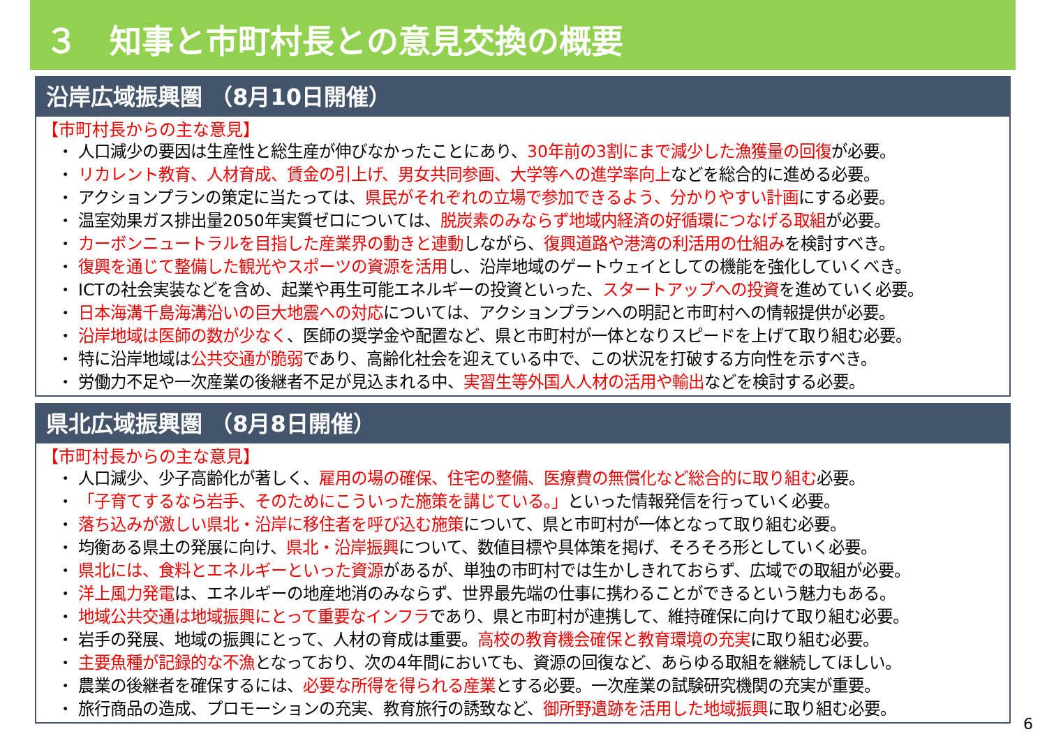３　知事と市町村長との意見交換の概要
沿岸広域振興圏 （8月10日開催）
【市町村長からの主な意見】
・ 人口減少の要因は生産性と総生産が伸びなかったことにあり、30年前の3割にまで減少した漁獲量の回復が必要。
・ リカレント教育、人材育成、賃金の引上げ、男女共同参画、大学等への進学率向上などを総合的に進める必要。
・ アクションプランの策定に当たっては、県民がそれぞれの立場で参加できるよう、分かりやすい計画にする必要。
・ 温室効果ガス排出量2050年実質ゼロについては、脱炭素のみならず地域内経済の好循環につなげる取組が必要。
・ カーボンニュートラルを目指した産業界の動きと連動しながら、復興道路や港湾の利活用の仕組みを検討すべき。
・ 復興を通じて整備した観光やスポーツの資源を活用し、沿岸地域のゲートウェイとしての機能を強化していくべき。
・ ICTの社会実装などを含め、起業や再生可能エネルギーの投資といった、スタートアップへの投資を進めていく必要。
・ 日本海溝千島海溝沿いの巨大地震への対応については、アクションプランへの明記と市町村への情報提供が必要。
・ 沿岸地域は医師の数が少なく、医師の奨学金や配置など、県と市町村が一体となりスピードを上げて取り組む必要。
・ 特に沿岸地域は公共交通が脆弱であり、高齢化社会を迎えている中で、この状況を打破する方向性を示すべき。
・ 労働力不足や一次産業の後継者不足が見込まれる中、実習生等外国人人材の活用や輸出などを検討する必要。
県北広域振興圏 （8月8日開催）
【市町村長からの主な意見】
・ 人口減少、少子高齢化が著しく、雇用の場の確保、住宅の整備、医療費の無償化など総合的に取り組む必要。
・ 「子育てするなら岩手、そのためにこういった施策を講じている。」といった情報発信を行っていく必要。
・ 落ち込みが激しい県北・沿岸に移住者を呼び込む施策について、県と市町村が一体となって取り組む必要。
・ 均衡ある県土の発展に向け、県北・沿岸振興について、数値目標や具体策を掲げ、そろそろ形としていく必要。
・ 県北には、食料とエネルギーといった資源があるが、単独の市町村では生かしきれておらず、広域での取組が必要。
・ 洋上風力発電は、エネルギーの地産地消のみならず、世界最先端の仕事に携わることができるという魅力もある。
・ 地域公共交通は地域振興にとって重要なインフラであり、県と市町村が連携して、維持確保に向けて取り組む必要。
・ 岩手の発展、地域の振興にとって、人材の育成は重要。高校の教育機会確保と教育環境の充実に取り組む必要。
・ 主要魚種が記録的な不漁となっており、次の4年間においても、資源の回復など、あらゆる取組を継続してほしい。
・ 農業の後継者を確保するには、必要な所得を得られる産業とする必要。一次産業の試験研究機関の充実が重要。
・ 旅行商品の造成、プロモーションの充実、教育旅行の誘致など、御所野遺跡を活用した地域振興に取り組む必要。
6